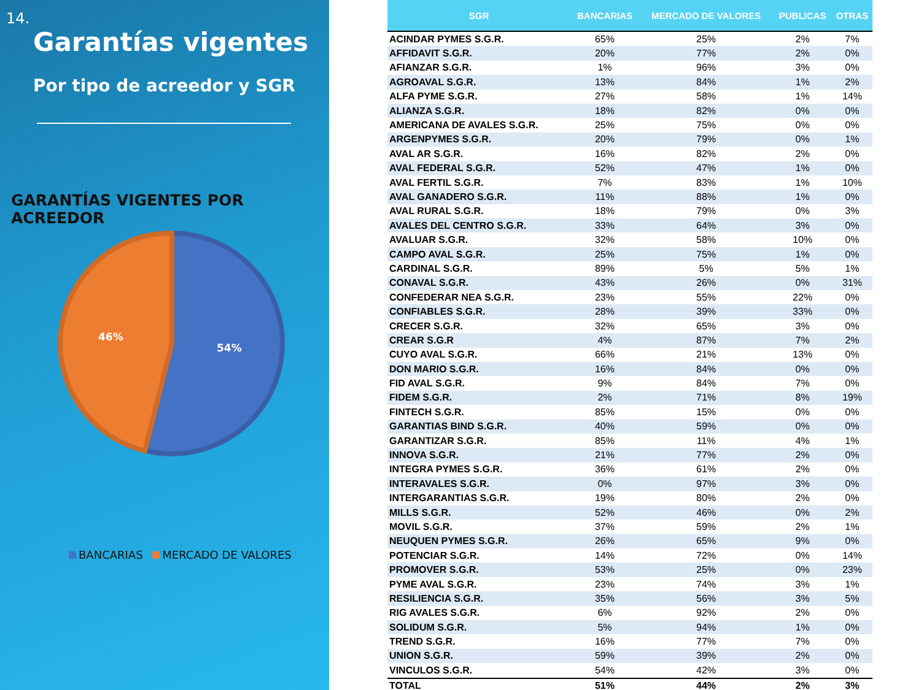14.
Garantías vigentes
Por tipo de acreedor y SGR
GARANTÍAS VIGENTES POR ACREEDOR
46%
54%
BANCARIAS MERCADO DE VALORES
| SGR | BANCARIAS | MERCADO DE VALORES | PUBLICAS | OTRAS |
| --- | --- | --- | --- | --- |
| ACINDAR PYMES S.G.R. | 65% | 25% | 2% | 7% |
| AFFIDAVIT S.G.R. | 20% | 77% | 2% | 0% |
| AFIANZAR S.G.R. | 1% | 96% | 3% | 0% |
| AGROAVAL S.G.R. | 13% | 84% | 1% | 2% |
| ALFA PYME S.G.R. | 27% | 58% | 1% | 14% |
| ALIANZA S.G.R. | 18% | 82% | 0% | 0% |
| AMERICANA DE AVALES S.G.R. | 25% | 75% | 0% | 0% |
| ARGENPYMES S.G.R. | 20% | 79% | 0% | 1% |
| AVAL AR S.G.R. | 16% | 82% | 2% | 0% |
| AVAL FEDERAL S.G.R. | 52% | 47% | 1% | 0% |
| AVAL FERTIL S.G.R. | 7% | 83% | 1% | 10% |
| AVAL GANADERO S.G.R. | 11% | 88% | 1% | 0% |
| AVAL RURAL S.G.R. | 18% | 79% | 0% | 3% |
| AVALES DEL CENTRO S.G.R. | 33% | 64% | 3% | 0% |
| AVALUAR S.G.R. | 32% | 58% | 10% | 0% |
| CAMPO AVAL S.G.R. | 25% | 75% | 1% | 0% |
| CARDINAL S.G.R. | 89% | 5% | 5% | 1% |
| CONAVAL S.G.R. | 43% | 26% | 0% | 31% |
| CONFEDERAR NEA S.G.R. | 23% | 55% | 22% | 0% |
| CONFIABLES S.G.R. | 28% | 39% | 33% | 0% |
| CRECER S.G.R. | 32% | 65% | 3% | 0% |
| CREAR S.G.R | 4% | 87% | 7% | 2% |
| CUYO AVAL S.G.R. | 66% | 21% | 13% | 0% |
| DON MARIO S.G.R. | 16% | 84% | 0% | 0% |
| FID AVAL S.G.R. | 9% | 84% | 7% | 0% |
| FIDEM S.G.R. | 2% | 71% | 8% | 19% |
| FINTECH S.G.R. | 85% | 15% | 0% | 0% |
| GARANTIAS BIND S.G.R. | 40% | 59% | 0% | 0% |
| GARANTIZAR S.G.R. | 85% | 11% | 4% | 1% |
| INNOVA S.G.R. | 21% | 77% | 2% | 0% |
| INTEGRA PYMES S.G.R. | 36% | 61% | 2% | 0% |
| INTERAVALES S.G.R. | 0% | 97% | 3% | 0% |
| INTERGARANTIAS S.G.R. | 19% | 80% | 2% | 0% |
| MILLS S.G.R. | 52% | 46% | 0% | 2% |
| MOVIL S.G.R. | 37% | 59% | 2% | 1% |
| NEUQUEN PYMES S.G.R. | 26% | 65% | 9% | 0% |
| POTENCIAR S.G.R. | 14% | 72% | 0% | 14% |
| PROMOVER S.G.R. | 53% | 25% | 0% | 23% |
| PYME AVAL S.G.R. | 23% | 74% | 3% | 1% |
| RESILIENCIA S.G.R. | 35% | 56% | 3% | 5% |
| RIG AVALES S.G.R. | 6% | 92% | 2% | 0% |
| SOLIDUM S.G.R. | 5% | 94% | 1% | 0% |
| TREND S.G.R. | 16% | 77% | 7% | 0% |
| UNION S.G.R. | 59% | 39% | 2% | 0% |
| VINCULOS S.G.R. | 54% | 42% | 3% | 0% |
| TOTAL | 51% | 44% | 2% | 3% |